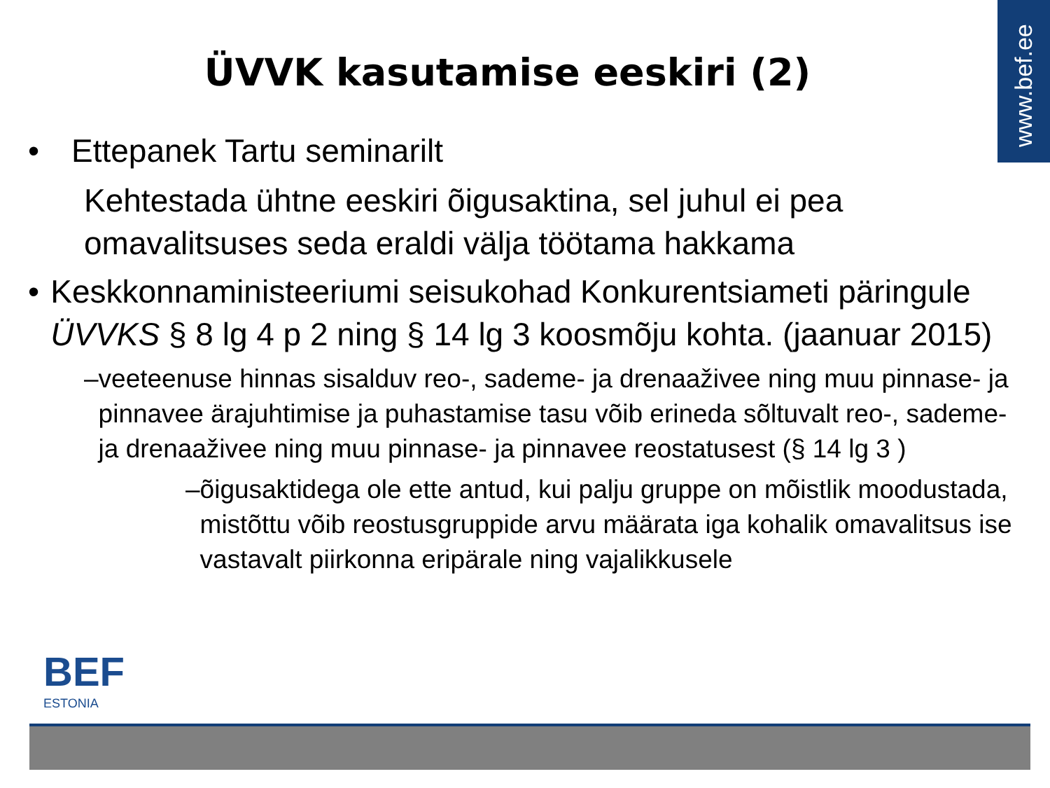www.bef.ee
ÜVVK kasutamise eeskiri (2)
• Ettepanek Tartu seminarilt
Kehtestada ühtne eeskiri õigusaktina, sel juhul ei pea omavalitsuses seda eraldi välja töötama hakkama
• Keskkonnaministeeriumi seisukohad Konkurentsiameti päringule ÜVVKS § 8 lg 4 p 2 ning § 14 lg 3 koosmõju kohta. (jaanuar 2015)
– veeteenuse hinnas sisalduv reo-, sademe- ja drenaaživee ning muu pinnase- ja pinnavee ärajuhtimise ja puhastamise tasu võib erineda sõltuvalt reo-, sademe- ja drenaaživee ning muu pinnase- ja pinnavee reostatusest (§ 14 lg 3 )
– õigusaktidega ole ette antud, kui palju gruppe on mõistlik moodustada, mistõttu võib reostusgruppide arvu määrata iga kohalik omavalitsus ise vastavalt piirkonna eripärale ning vajalikkusele
BEF
ESTONIA